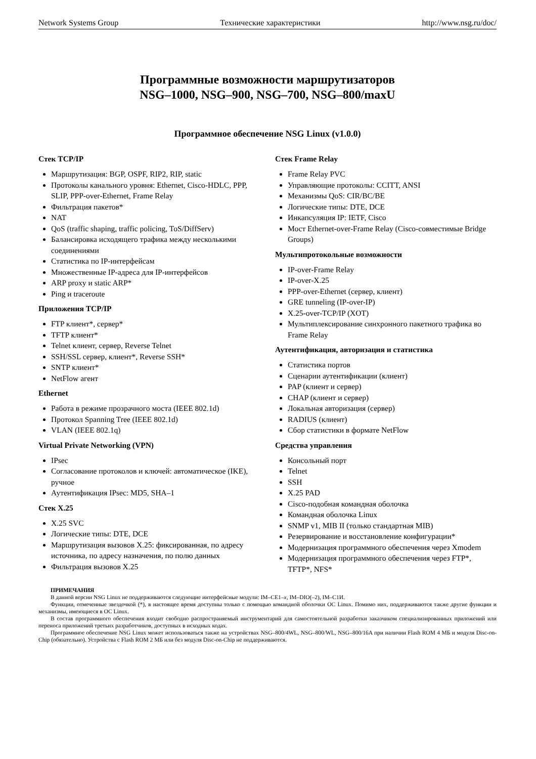Network Systems Group Технические характеристики http://www.nsg.ru/doc/
Программные возможности маршрутизаторов
NSG–1000, NSG–900, NSG–700, NSG–800/maxU
Программное обеспечение NSG Linux (v1.0.0)
Стек TCP/IP
Маршрутизация: BGP, OSPF, RIP2, RIP, static
Протоколы канального уровня: Ethernet, Cisco-HDLC, PPP, SLIP, PPP-over-Ethernet, Frame Relay
Фильтрация пакетов*
NAT
QoS (traffic shaping, traffic policing, ToS/DiffServ)
Балансировка исходящего трафика между несколькими соединениями
Статистика по IP-интерфейсам
Множественные IP-адреса для IP-интерфейсов
ARP proxy и static ARP*
Ping и traceroute
Приложения TCP/IP
FTP клиент*, сервер*
TFTP клиент*
Telnet клиент, сервер, Reverse Telnet
SSH/SSL сервер, клиент*, Reverse SSH*
SNTP клиент*
NetFlow агент
Ethernet
Работа в режиме прозрачного моста (IEEE 802.1d)
Протокол Spanning Tree (IEEE 802.1d)
VLAN (IEEE 802.1q)
Virtual Private Networking (VPN)
IPsec
Согласование протоколов и ключей: автоматическое (IKE), ручное
Аутентификация IPsec: MD5, SHA–1
Стек X.25
X.25 SVC
Логические типы: DTE, DCE
Маршрутизация вызовов X.25: фиксированная, по адресу источника, по адресу назначения, по полю данных
Фильтрация вызовов X.25
Стек Frame Relay
Frame Relay PVC
Управляющие протоколы: CCITT, ANSI
Механизмы QoS: CIR/BC/BE
Логические типы: DTE, DCE
Инкапсуляция IP: IETF, Cisco
Мост Ethernet-over-Frame Relay (Cisco-совместимые Bridge Groups)
Мультипротокольные возможности
IP-over-Frame Relay
IP-over-X.25
PPP-over-Ethernet (сервер, клиент)
GRE tunneling (IP-over-IP)
X.25-over-TCP/IP (XOT)
Мультиплексирование синхронного пакетного трафика во Frame Relay
Аутентификация, авторизация и статистика
Статистика портов
Сценарии аутентификации (клиент)
PAP (клиент и сервер)
CHAP (клиент и сервер)
Локальная авторизация (сервер)
RADIUS (клиент)
Сбор статистики в формате NetFlow
Средства управления
Консольный порт
Telnet
SSH
X.25 PAD
Cisco-подобная командная оболочка
Командная оболочка Linux
SNMP v1, MIB II (только стандартная MIB)
Резервирование и восстановление конфигурации*
Модернизация программного обеспечения через Xmodem
Модернизация программного обеспечения через FTP*, TFTP*, NFS*
ПРИМЕЧАНИЯ
В данной версии NSG Linux не поддерживаются следующие интерфейсные модули: IM–CE1–x, IM–DIO(–2), IM–C1И.
Функции, отмеченные звездочкой (*), в настоящее время доступны только с помощью командной оболочки ОС Linux. Помимо них, поддерживаются также другие функции и механизмы, имеющиеся в ОС Linux.
В состав программного обеспечения входит свободно распространяемый инструментарий для самостоятельной разработки заказчиком специализированных приложений или переноса приложений третьих разработчиков, доступных в исходных кодах.
Программное обеспечение NSG Linux может использоваться также на устройствах NSG–800/4WL, NSG–800/WL, NSG–800/16A при наличии Flash ROM 4 МБ и модуля Disc-on-Chip (обязательно). Устройства с Flash ROM 2 МБ или без модуля Disc-on-Chip не поддерживаются.